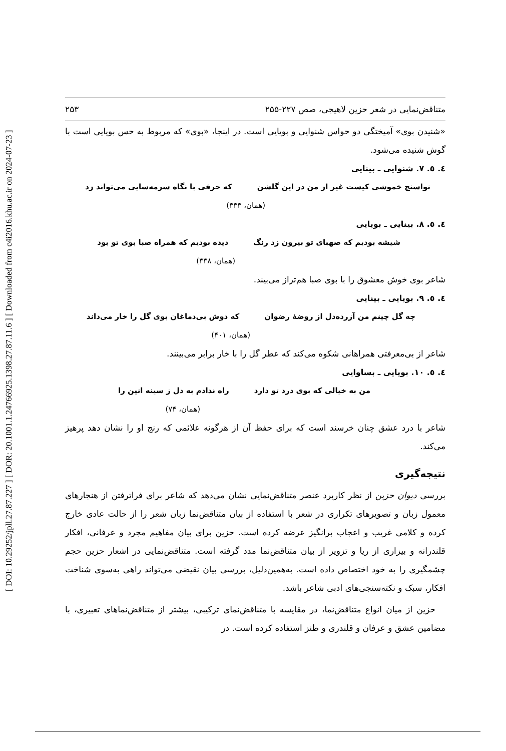[ DOI: 10.29252/jpll.27.87.227 ] [ DOR: 20.1001.1.24766925.1398.27.87.11.6 ] [ Downloaded from c4i2016.khu.ac.ir on 2024-07-23 ]
متناقض‌نمایی در شعر حزین لاهیجی، صص ۲۲۷-۲۵۵ ۲۵۳
«شنیدن بوی» آمیختگی دو حواس شنوایی و بویایی است. در اینجا، «بوی» که مربوط به حس بویایی است با گوش شنیده می‌شود.
٤. ٥. ٧. شنوایی ـ بینایی
نواسنج خموشی کیست غیر از من در این گلشن که حرفی با نگاه سرمه‌سایی می‌تواند زد
(همان، ۳۳۳)
٤. ٥. ٨. بینایی ـ بویایی
شیشه بودیم که صهبای تو بیرون زد رنگ دیده بودیم که همراه صبا بوی تو بود
(همان، ۳۳۸)
شاعر بوی خوش معشوق را با بوی صبا هم‌تراز می‌بیند.
٤. ٥. ٩. بویایی ـ بینایی
چه گل چینم من آزرده‌دل از روضهٔ رضوان که دوش بی‌دماغان بوی گل را خار می‌داند
(همان، ۴۰۱)
شاعر از بی‌معرفتی همراهانی شکوه می‌کند که عطر گل را با خار برابر می‌بینند.
٤. ٥. ۱۰. بویایی ـ بساوایی
من به خیالی که بوی درد تو دارد راه ندادم به دل ز سینه انین را
(همان، ۷۴)
شاعر با درد عشق چنان خرسند است که برای حفظ آن از هرگونه علائمی که رنج او را نشان دهد پرهیز می‌کند.
نتیجه‌گیری
بررسی دیوان حزین از نظر کاربرد عنصر متناقض‌نمایی نشان می‌دهد که شاعر برای فراترفتن از هنجارهای معمول زبان و تصویرهای تکراری در شعر با استفاده از بیان متناقض‌نما زبان شعر را از حالت عادی خارج کرده و کلامی غریب و اعجاب برانگیز عرضه کرده است. حزین برای بیان مفاهیم مجرد و عرفانی، افکار قلندرانه و بیزاری از ریا و تزویر از بیان متناقض‌نما مدد گرفته است. متناقض‌نمایی در اشعار حزین حجم چشمگیری را به خود اختصاص داده است. به‌همین‌دلیل، بررسی بیان نقیضی می‌تواند راهی به‌سوی شناخت افکار، سبک و نکته‌سنجی‌های ادبی شاعر باشد.
حزین از میان انواع متناقض‌نما، در مقایسه با متناقض‌نمای ترکیبی، بیشتر از متناقض‌نماهای تعبیری، با مضامین عشق و عرفان و قلندری و طنز استفاده کرده است. در